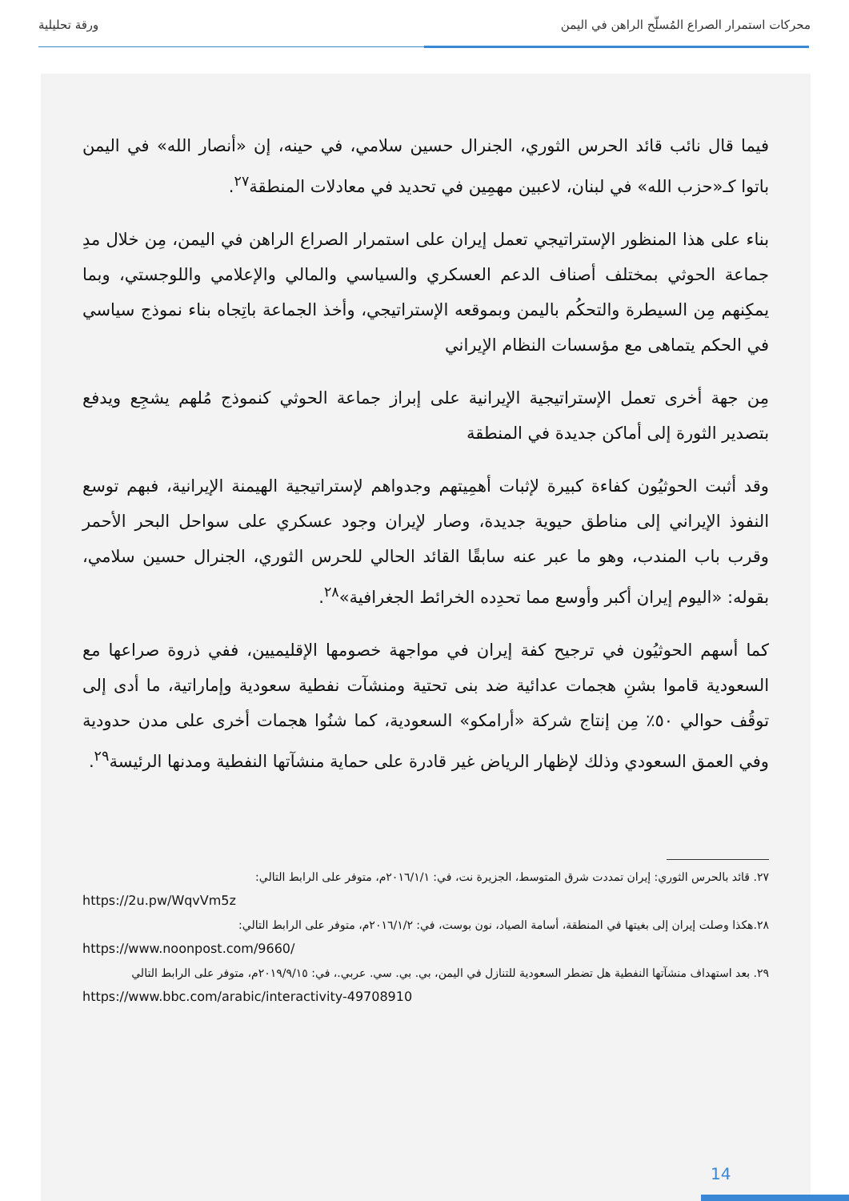محركات استمرار الصراع المُسلّح الراهن في اليمن ورقة تحليلية
فيما قال نائب قائد الحرس الثوري، الجنرال حسين سلامي، في حينه، إن «أنصار الله» في اليمن باتوا كـ«حزب الله» في لبنان، لاعبين مهمِين في تحديد في معادلات المنطقة<sup>٢٧</sup>.
بناء على هذا المنظور الإستراتيجي تعمل إيران على استمرار الصراع الراهن في اليمن، مِن خلال مدِ جماعة الحوثي بمختلف أصناف الدعم العسكري والسياسي والمالي والإعلامي واللوجستي، وبما يمكِنهم مِن السيطرة والتحكُم باليمن وبموقعه الإستراتيجي، وأخذ الجماعة باتِجاه بناء نموذج سياسي في الحكم يتماهى مع مؤسسات النظام الإيراني
مِن جهة أخرى تعمل الإستراتيجية الإيرانية على إبراز جماعة الحوثي كنموذج مُلهم يشجِع ويدفع بتصدير الثورة إلى أماكن جديدة في المنطقة
وقد أثبت الحوثيُون كفاءة كبيرة لإثبات أهمِيتهم وجدواهم لإستراتيجية الهيمنة الإيرانية، فبهم توسع النفوذ الإيراني إلى مناطق حيوية جديدة، وصار لإيران وجود عسكري على سواحل البحر الأحمر وقرب باب المندب، وهو ما عبر عنه سابقًا القائد الحالي للحرس الثوري، الجنرال حسين سلامي، بقوله: «اليوم إيران أكبر وأوسع مما تحدِده الخرائط الجغرافية»<sup>٢٨</sup>.
كما أسهم الحوثيُون في ترجيح كفة إيران في مواجهة خصومها الإقليميين، ففي ذروة صراعها مع السعودية قاموا بشنِ هجمات عدائية ضد بنى تحتية ومنشآت نفطية سعودية وإماراتية، ما أدى إلى توقُف حوالي ٥٠٪ مِن إنتاج شركة «أرامكو» السعودية، كما شنُوا هجمات أخرى على مدن حدودية وفي العمق السعودي وذلك لإظهار الرياض غير قادرة على حماية منشآتها النفطية ومدنها الرئيسة<sup>٢٩</sup>.
٢٧. قائد بالحرس الثوري: إيران تمددت شرق المتوسط، الجزيرة نت، في: ٢٠١٦/١/١م، متوفر على الرابط التالي:
https://2u.pw/WqvVm5z
٢٨.هكذا وصلت إيران إلى بغيتها في المنطقة، أسامة الصياد، نون بوست، في: ٢٠١٦/١/٢م، متوفر على الرابط التالي:
https://www.noonpost.com/9660/
٢٩. بعد استهداف منشآتها النفطية هل تضطر السعودية للتنازل في اليمن، بي. بي. سي. عربي.، في: ٢٠١٩/٩/١٥م، متوفر على الرابط التالي
https://www.bbc.com/arabic/interactivity-49708910
14